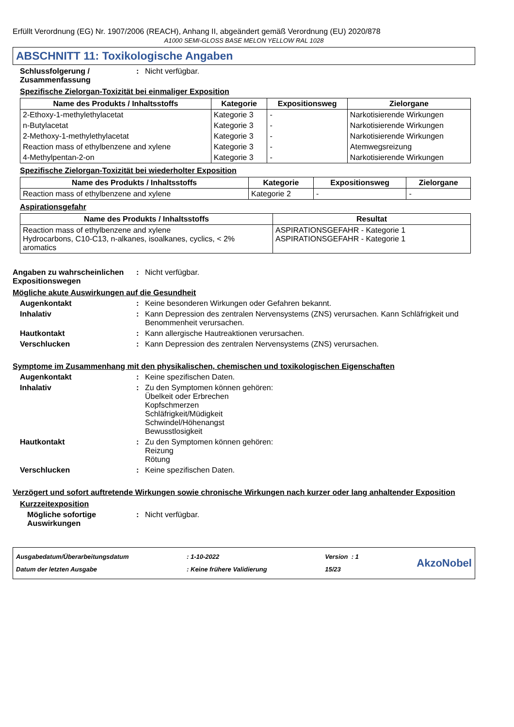Erfüllt Verordnung (EG) Nr. 1907/2006 (REACH), Anhang II, abgeändert gemäß Verordnung (EU) 2020/878
A1000 SEMI-GLOSS BASE MELON YELLOW RAL 1028
ABSCHNITT 11: Toxikologische Angaben
Schlussfolgerung / Zusammenfassung
: Nicht verfügbar.
Spezifische Zielorgan-Toxizität bei einmaliger Exposition
| Name des Produkts / Inhaltsstoffs | Kategorie | Expositionsweg | Zielorgane |
| --- | --- | --- | --- |
| 2-Ethoxy-1-methylethylacetat | Kategorie 3 | - | Narkotisierende Wirkungen |
| n-Butylacetat | Kategorie 3 | - | Narkotisierende Wirkungen |
| 2-Methoxy-1-methylethylacetat | Kategorie 3 | - | Narkotisierende Wirkungen |
| Reaction mass of ethylbenzene and xylene | Kategorie 3 | - | Atemwegsreizung |
| 4-Methylpentan-2-on | Kategorie 3 | - | Narkotisierende Wirkungen |
Spezifische Zielorgan-Toxizität bei wiederholter Exposition
| Name des Produkts / Inhaltsstoffs | Kategorie | Expositionsweg | Zielorgane |
| --- | --- | --- | --- |
| Reaction mass of ethylbenzene and xylene | Kategorie 2 | - | - |
Aspirationsgefahr
| Name des Produkts / Inhaltsstoffs | Resultat |
| --- | --- |
| Reaction mass of ethylbenzene and xylene Hydrocarbons, C10-C13, n-alkanes, isoalkanes, cyclics, < 2% aromatics | ASPIRATIONSGEFAHR - Kategorie 1 ASPIRATIONSGEFAHR - Kategorie 1 |
Angaben zu wahrscheinlichen Expositionswegen
: Nicht verfügbar.
Mögliche akute Auswirkungen auf die Gesundheit
Augenkontakt : Keine besonderen Wirkungen oder Gefahren bekannt.
Inhalativ : Kann Depression des zentralen Nervensystems (ZNS) verursachen. Kann Schläfrigkeit und Benommenheit verursachen.
Hautkontakt : Kann allergische Hautreaktionen verursachen.
Verschlucken : Kann Depression des zentralen Nervensystems (ZNS) verursachen.
Symptome im Zusammenhang mit den physikalischen, chemischen und toxikologischen Eigenschaften
Augenkontakt : Keine spezifischen Daten.
Inhalativ : Zu den Symptomen können gehören:
Übelkeit oder Erbrechen
Kopfschmerzen
Schläfrigkeit/Müdigkeit
Schwindel/Höhenangst
Bewusstlosigkeit
Hautkontakt : Zu den Symptomen können gehören:
Reizung
Rötung
Verschlucken : Keine spezifischen Daten.
Verzögert und sofort auftretende Wirkungen sowie chronische Wirkungen nach kurzer oder lang anhaltender Exposition
Kurzzeitexposition
Mögliche sofortige Auswirkungen
: Nicht verfügbar.
Ausgabedatum/Überarbeitungsdatum
Datum der letzten Ausgabe
: 1-10-2022
: Keine frühere Validierung
Version : 1
15/23
AkzoNobel